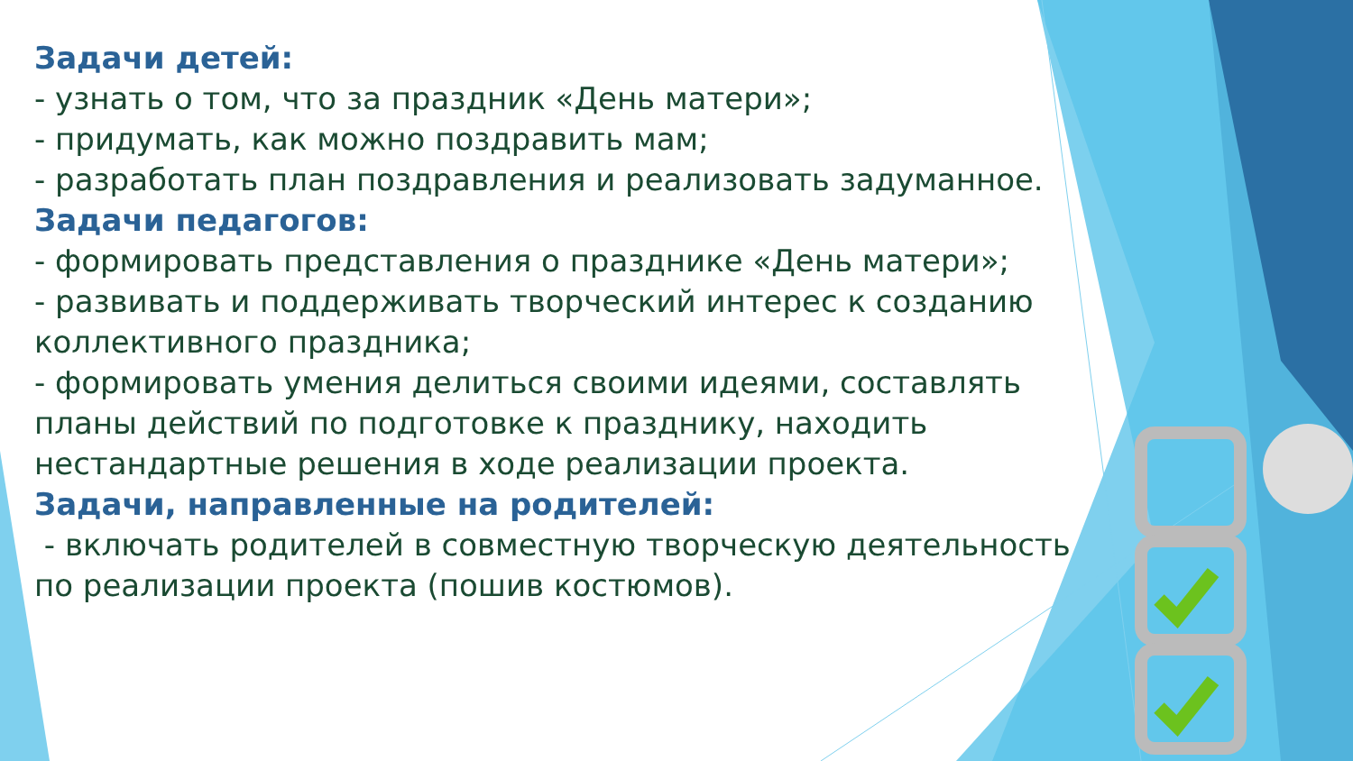Задачи детей:
- узнать о том, что за праздник «День матери»;
- придумать, как можно поздравить мам;
- разработать план поздравления и реализовать задуманное.
Задачи педагогов:
- формировать представления о празднике «День матери»;
- развивать и поддерживать творческий интерес к созданию коллективного праздника;
- формировать умения делиться своими идеями, составлять планы действий по подготовке к празднику, находить нестандартные решения в ходе реализации проекта.
Задачи, направленные на родителей:
- включать родителей в совместную творческую деятельность по реализации проекта (пошив костюмов).